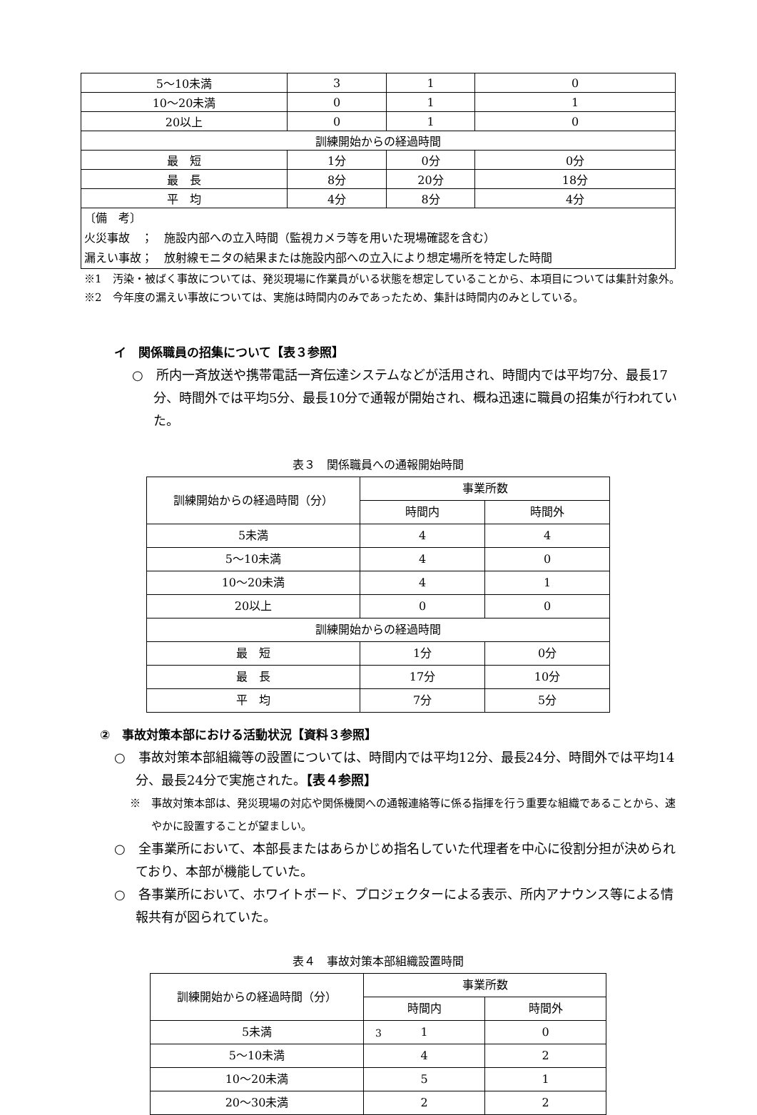| 5～10未満 | 3 | 1 | 0 |
| 10～20未満 | 0 | 1 | 1 |
| 20以上 | 0 | 1 | 0 |
| 訓練開始からの経過時間 | | | |
| 最 短 | 1分 | 0分 | 0分 |
| 最 長 | 8分 | 20分 | 18分 |
| 平 均 | 4分 | 8分 | 4分 |
| 〔備 考〕 火災事故 ； 施設内部への立入時間（監視カメラ等を用いた現場確認を含む） 漏えい事故； 放射線モニタの結果または施設内部への立入により想定場所を特定した時間 | | | |
※1　汚染・被ばく事故については、発災現場に作業員がいる状態を想定していることから、本項目については集計対象外。
※2　今年度の漏えい事故については、実施は時間内のみであったため、集計は時間内のみとしている。
イ　関係職員の招集について【表３参照】
○　所内一斉放送や携帯電話一斉伝達システムなどが活用され、時間内では平均7分、最長17分、時間外では平均5分、最長10分で通報が開始され、概ね迅速に職員の招集が行われていた。
表３　関係職員への通報開始時間
| 訓練開始からの経過時間（分） | 事業所数 | |
| | 時間内 | 時間外 |
| 5未満 | 4 | 4 |
| 5～10未満 | 4 | 0 |
| 10～20未満 | 4 | 1 |
| 20以上 | 0 | 0 |
| 訓練開始からの経過時間 | | |
| 最 短 | 1分 | 0分 |
| 最 長 | 17分 | 10分 |
| 平 均 | 7分 | 5分 |
②　事故対策本部における活動状況【資料３参照】
○　事故対策本部組織等の設置については、時間内では平均12分、最長24分、時間外では平均14分、最長24分で実施された。【表４参照】
※　事故対策本部は、発災現場の対応や関係機関への通報連絡等に係る指揮を行う重要な組織であることから、速やかに設置することが望ましい。
○　全事業所において、本部長またはあらかじめ指名していた代理者を中心に役割分担が決められており、本部が機能していた。
○　各事業所において、ホワイトボード、プロジェクターによる表示、所内アナウンス等による情報共有が図られていた。
表４　事故対策本部組織設置時間
| 訓練開始からの経過時間（分） | 事業所数 | |
| | 時間内 | 時間外 |
| 5未満 | 1 | 0 |
| 5～10未満 | 4 | 2 |
| 10～20未満 | 5 | 1 |
| 20～30未満 | 2 | 2 |
3